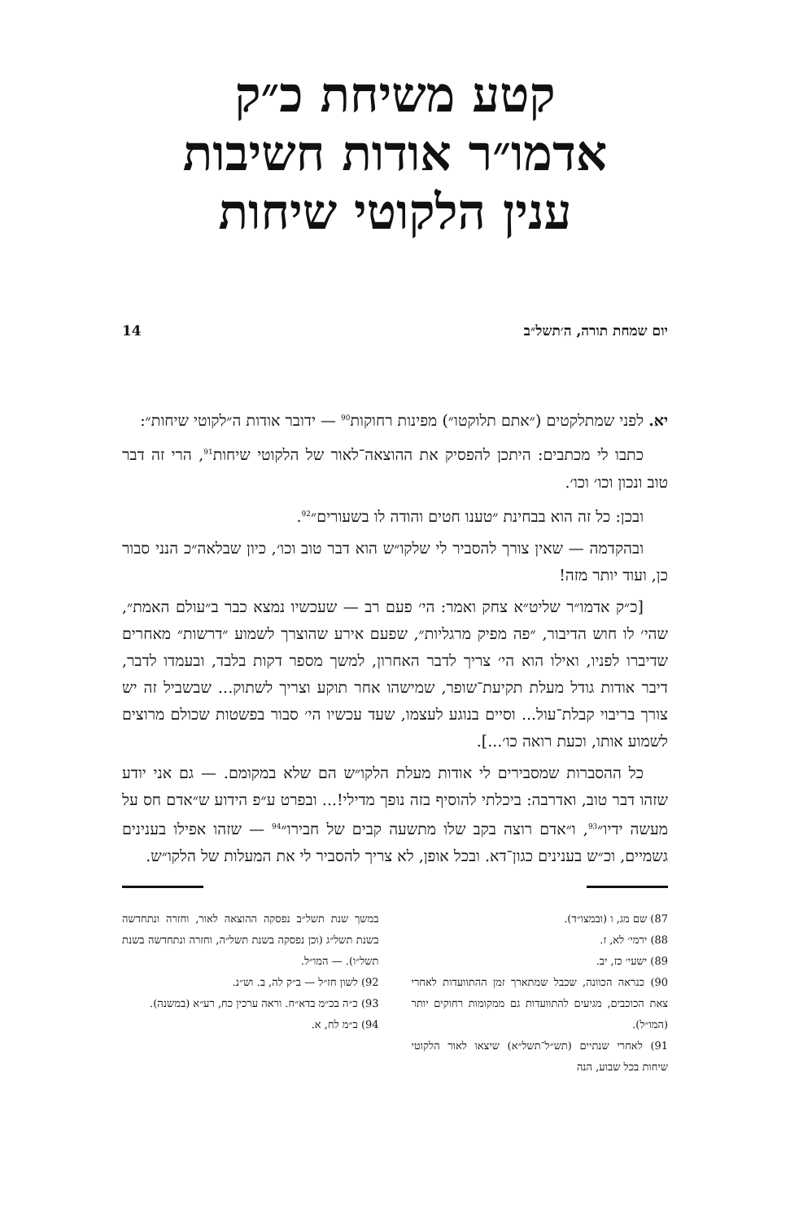קטע משיחת כ״ק
אדמו״ר אודות חשיבות
ענין הלקוטי שיחות
יום שמחת תורה, ה׳תשל״ב 14
יא. לפני שמתלקטים (״אתם תלוקטו״) מפינות רחוקות<sup>90</sup> — ידובר אודות ה״לקוטי שיחות״:
כתבו לי מכתבים: היתכן להפסיק את ההוצאה־לאור של הלקוטי שיחות<sup>91</sup>, הרי זה דבר טוב ונכון וכו׳ וכו׳.
ובכן: כל זה הוא בבחינת ״טענו חטים והודה לו בשעורים״<sup>92</sup>.
ובהקדמה — שאין צורך להסביר לי שלקו״ש הוא דבר טוב וכו׳, כיון שבלאה״כ הנני סבור כן, ועוד יותר מזה!
[כ״ק אדמו״ר שליט״א צחק ואמר: הי׳ פעם רב — שעכשיו נמצא כבר ב״עולם האמת״, שהי׳ לו חוש הדיבור, ״פה מפיק מרגליות״, שפעם אירע שהוצרך לשמוע ״דרשות״ מאחרים שדיברו לפניו, ואילו הוא הי׳ צריך לדבר האחרון, למשך מספר דקות בלבד, ובעמדו לדבר, דיבר אודות גודל מעלת תקיעת־שופר, שמישהו אחר תוקע וצריך לשתוק... שבשביל זה יש צורך בריבוי קבלת־עול... וסיים בנוגע לעצמו, שעד עכשיו הי׳ סבור בפשטות שכולם מרוצים לשמוע אותו, וכעת רואה כו׳...].
כל ההסברות שמסבירים לי אודות מעלת הלקו״ש הם שלא במקומם. — גם אני יודע שזהו דבר טוב, ואדרבה: ביכלתי להוסיף בזה נופך מדילי!... ובפרט ע״פ הידוע ש״אדם חס על מעשה ידיו״<sup>93</sup>, ו״אדם רוצה בקב שלו מתשעה קבים של חבירו״<sup>94</sup> — שזהו אפילו בענינים גשמיים, וכ״ש בענינים כגון־דא. ובכל אופן, לא צריך להסביר לי את המעלות של הלקו״ש.
87) שם מג, ו (ובמצו״ד).
88) ירמי׳ לא, ז.
89) ישעי׳ כז, יב.
90) כנראה הכוונה, שכבל שמתארך זמן ההתוועדות לאחרי צאת הכוכבים, מגיעים להתוועדות גם ממקומות רחוקים יותר (המו״ל).
91) לאחרי שנתיים (תש״ל־תשל״א) שיצאו לאור הלקוטי שיחות בכל שבוע, הנה
במשך שנת תשל״ב נפסקה ההוצאה לאור, וחזרה ונתחדשה בשנת תשל״ג (וכן נפסקה בשנת תשל״ה, וחזרה ונתחדשה בשנת תשל״ו). — המו״ל.
92) לשון חז״ל — ב״ק לה, ב. וש״נ.
93) כ״ה בכ״מ בדא״ח. וראה ערכין כח, רע״א (במשנה).
94) ב״מ לח, א.